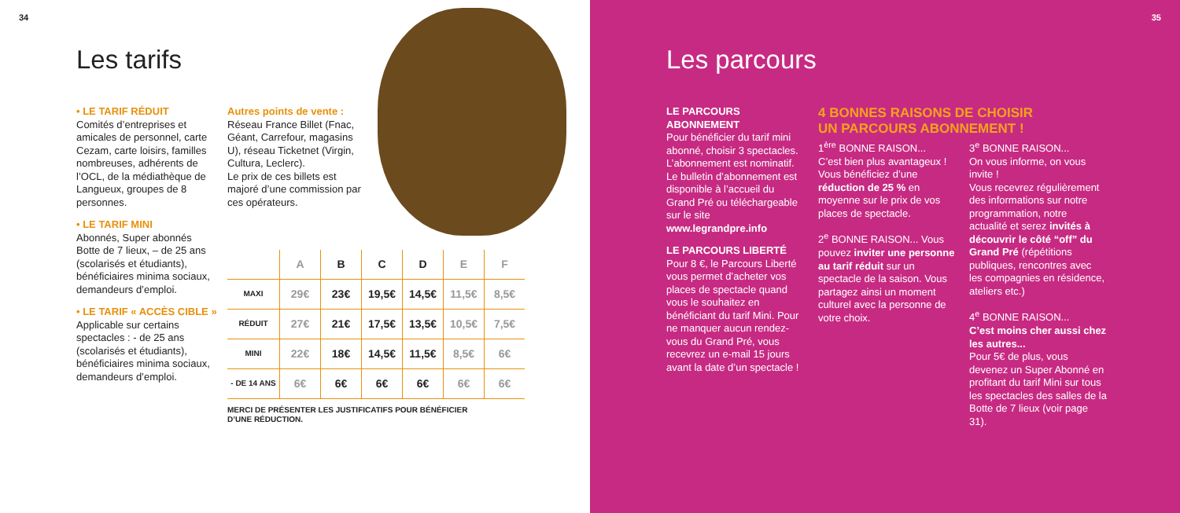34
Les tarifs
• LE TARIF RÉDUIT
Comités d’entreprises et amicales de personnel, carte Cezam, carte loisirs, familles nombreuses, adhérents de l’OCL, de la médiathèque de Langueux, groupes de 8 personnes.
• LE TARIF MINI
Abonnés, Super abonnés Botte de 7 lieux, – de 25 ans (scolarisés et étudiants), bénéficiaires minima sociaux, demandeurs d’emploi.
• LE TARIF « ACCÈS CIBLE »
Applicable sur certains spectacles : - de 25 ans (scolarisés et étudiants), bénéficiaires minima sociaux, demandeurs d’emploi.
Autres points de vente :
Réseau France Billet (Fnac, Géant, Carrefour, magasins U), réseau Ticketnet (Virgin, Cultura, Leclerc).
Le prix de ces billets est majoré d’une commission par ces opérateurs.
| | A | B | C | D | E | F |
| --- | --- | --- | --- | --- | --- | --- |
| MAXI | 29€ | 23€ | 19,5€ | 14,5€ | 11,5€ | 8,5€ |
| RÉDUIT | 27€ | 21€ | 17,5€ | 13,5€ | 10,5€ | 7,5€ |
| MINI | 22€ | 18€ | 14,5€ | 11,5€ | 8,5€ | 6€ |
| - DE 14 ANS | 6€ | 6€ | 6€ | 6€ | 6€ | 6€ |
MERCI DE PRÉSENTER LES JUSTIFICATIFS POUR BÉNÉFICIER
D’UNE RÉDUCTION.
35
Les parcours
LE PARCOURS ABONNEMENT
Pour bénéficier du tarif mini abonné, choisir 3 spectacles. L’abonnement est nominatif.
Le bulletin d’abonnement est disponible à l’accueil du Grand Pré ou téléchargeable sur le site www.legrandpre.info
LE PARCOURS LIBERTÉ
Pour 8 €, le Parcours Liberté vous permet d’acheter vos places de spectacle quand vous le souhaitez en bénéficiant du tarif Mini. Pour ne manquer aucun rendez-vous du Grand Pré, vous recevrez un e-mail 15 jours avant la date d’un spectacle !
4 BONNES RAISONS DE CHOISIR
UN PARCOURS ABONNEMENT !
1<sup>ère</sup> BONNE RAISON...
C’est bien plus avantageux ! Vous bénéficiez d’une réduction de 25 % en moyenne sur le prix de vos places de spectacle.
2<sup>e</sup> BONNE RAISON... Vous pouvez inviter une personne au tarif réduit sur un spectacle de la saison. Vous partagez ainsi un moment culturel avec la personne de votre choix.
3<sup>e</sup> BONNE RAISON...
On vous informe, on vous invite !
Vous recevrez régulièrement des informations sur notre programmation, notre actualité et serez invités à découvrir le côté “off” du Grand Pré (répétitions publiques, rencontres avec les compagnies en résidence, ateliers etc.)
4<sup>e</sup> BONNE RAISON...
C’est moins cher aussi chez les autres...
Pour 5€ de plus, vous devenez un Super Abonné en profitant du tarif Mini sur tous les spectacles des salles de la Botte de 7 lieux (voir page 31).